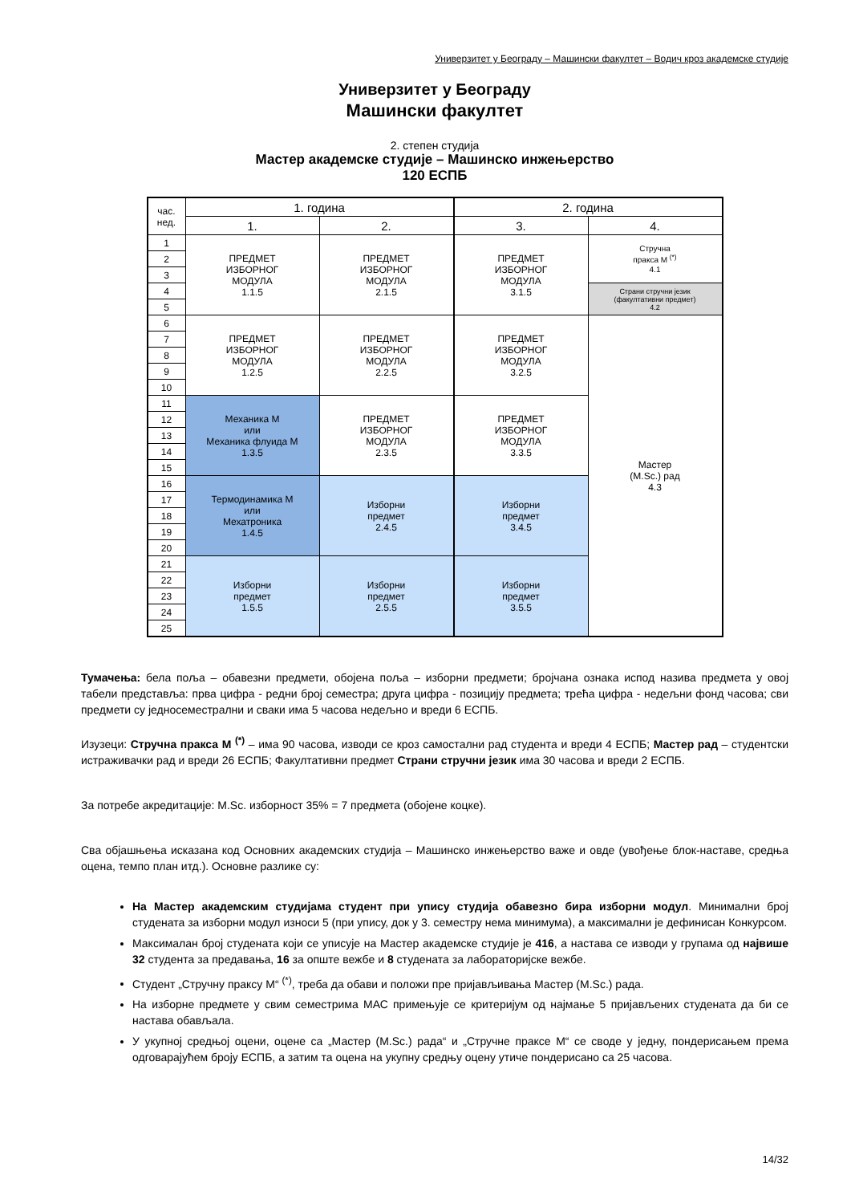Универзитет у Београду – Машински факултет – Водич кроз академске студије
Универзитет у Београду
Машински факултет
2. степен студија
Мастер академске студије – Машинско инжењерство
120 ЕСПБ
| час. нед. | 1. година | | 2. година | |
| | 1. | 2. | 3. | 4. |
| 1 | ПРЕДМЕТ ИЗБОРНОГ МОДУЛА 1.1.5 | ПРЕДМЕТ ИЗБОРНОГ МОДУЛА 2.1.5 | ПРЕДМЕТ ИЗБОРНОГ МОДУЛА 3.1.5 | Стручна пракса М <sup>(*)</sup> 4.1 |
| 2 | | | | |
| 3 | | | | |
| 4 | | | | Страни стручни језик (факултативни предмет) 4.2 |
| 5 | | | | |
| 6 | ПРЕДМЕТ ИЗБОРНОГ МОДУЛА 1.2.5 | ПРЕДМЕТ ИЗБОРНОГ МОДУЛА 2.2.5 | ПРЕДМЕТ ИЗБОРНОГ МОДУЛА 3.2.5 | Мастер (M.Sc.) рад 4.3 |
| 7 | | | | |
| 8 | | | | |
| 9 | | | | |
| 10 | | | | |
| 11 | Механика М или Механика флуида М 1.3.5 | ПРЕДМЕТ ИЗБОРНОГ МОДУЛА 2.3.5 | ПРЕДМЕТ ИЗБОРНОГ МОДУЛА 3.3.5 | |
| 12 | | | | |
| 13 | | | | |
| 14 | | | | |
| 15 | | | | |
| 16 | Термодинамика М или Мехатроника 1.4.5 | Изборни предмет 2.4.5 | Изборни предмет 3.4.5 | |
| 17 | | | | |
| 18 | | | | |
| 19 | | | | |
| 20 | | | | |
| 21 | Изборни предмет 1.5.5 | Изборни предмет 2.5.5 | Изборни предмет 3.5.5 | |
| 22 | | | | |
| 23 | | | | |
| 24 | | | | |
| 25 | | | | |
Тумачења: бела поља – обавезни предмети, обојена поља – изборни предмети; бројчана ознака испод назива предмета у овој табели представља: прва цифра - редни број семестра; друга цифра - позицију предмета; трећа цифра - недељни фонд часова; сви предмети су једносеместрални и сваки има 5 часова недељно и вреди 6 ЕСПБ.
Изузеци: Стручна пракса М <sup>(*)</sup> – има 90 часова, изводи се кроз самостални рад студента и вреди 4 ЕСПБ; Мастер рад – студентски истраживачки рад и вреди 26 ЕСПБ; Факултативни предмет Страни стручни језик има 30 часова и вреди 2 ЕСПБ.
За потребе акредитације: M.Sc. изборност 35% = 7 предмета (обојене коцке).
Сва објашњења исказана код Основних академских студија – Машинско инжењерство важе и овде (увођење блок-наставе, средња оцена, темпо план итд.). Основне разлике су:
На Мастер академским студијама студент при упису студија обавезно бира изборни модул. Минимални број студената за изборни модул износи 5 (при упису, док у 3. семестру нема минимума), а максимални је дефинисан Конкурсом.
Максималан број студената који се уписује на Мастер академске студије је 416, а настава се изводи у групама од највише 32 студента за предавања, 16 за опште вежбе и 8 студената за лабораторијске вежбе.
Студент „Стручну праксу М“ <sup>(*)</sup>, треба да обави и положи пре пријављивања Мастер (M.Sc.) рада.
На изборне предмете у свим семестрима МАС примењује се критеријум од најмање 5 пријављених студената да би се настава обављала.
У укупној средњој оцени, оцене са „Мастер (M.Sc.) рада“ и „Стручне праксе М“ се своде у једну, пондерисањем према одговарајућем броју ЕСПБ, а затим та оцена на укупну средњу оцену утиче пондерисано са 25 часова.
14/32